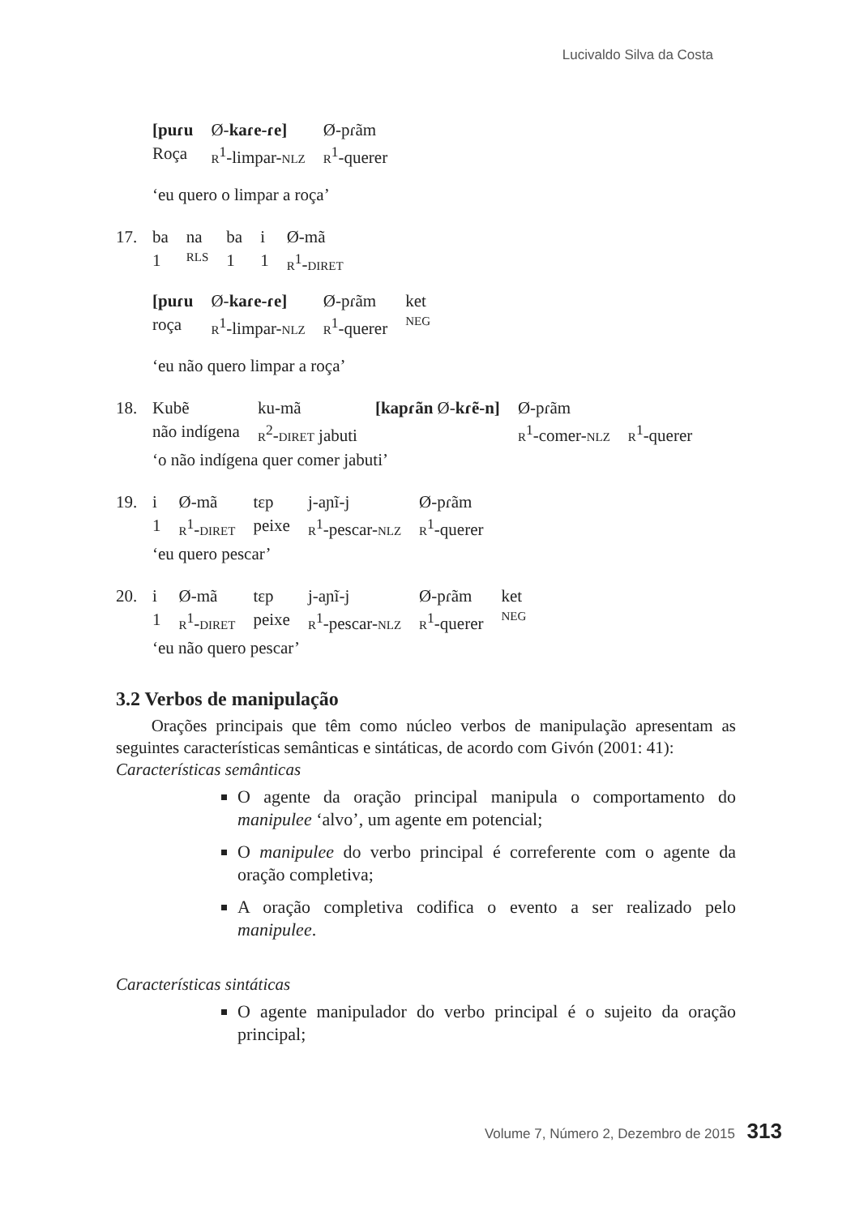Lucivaldo Silva da Costa
| [puɾu | Ø- kaɾe-ɾe] | Ø-pɾãm |
| Roça | R<sup>1</sup>-limpar- NLZ | R<sup>1</sup>-querer |
‘eu quero o limpar a roça’
17.
| ba | na | ba | i | Ø-mã |
| 1 | RLS | 1 | 1 | R<sup>1</sup>- DIRET |
| [puɾu | Ø- kaɾe-ɾe] | Ø-pɾãm | ket |
| roça | R<sup>1</sup>-limpar- NLZ | R<sup>1</sup>-querer | NEG |
‘eu não quero limpar a roça’
18.
| Kubẽ | ku-mã | [kapɾãn Ø- kɾẽ-n] | Ø-pɾãm | |
| não indígena | R<sup>2</sup>- DIRET jabuti | | R<sup>1</sup>-comer- NLZ | R<sup>1</sup>-querer |
‘o não indígena quer comer jabuti’
19.
| i | Ø-mã | tɛp | j-aɲĩ-j | Ø-pɾãm |
| 1 | R<sup>1</sup>- DIRET | peixe | R<sup>1</sup>-pescar- NLZ | R<sup>1</sup>-querer |
‘eu quero pescar’
20.
| i | Ø-mã | tɛp | j-aɲĩ-j | Ø-pɾãm | ket |
| 1 | R<sup>1</sup>- DIRET | peixe | R<sup>1</sup>-pescar- NLZ | R<sup>1</sup>-querer | NEG |
‘eu não quero pescar’
3.2 Verbos de manipulação
Orações principais que têm como núcleo verbos de manipulação apresentam as seguintes características semânticas e sintáticas, de acordo com Givón (2001: 41):
Características semânticas
O agente da oração principal manipula o comportamento do manipulee ‘alvo’, um agente em potencial;
O manipulee do verbo principal é correferente com o agente da oração completiva;
A oração completiva codifica o evento a ser realizado pelo manipulee.
Características sintáticas
O agente manipulador do verbo principal é o sujeito da oração principal;
Volume 7, Número 2, Dezembro de 2015 313